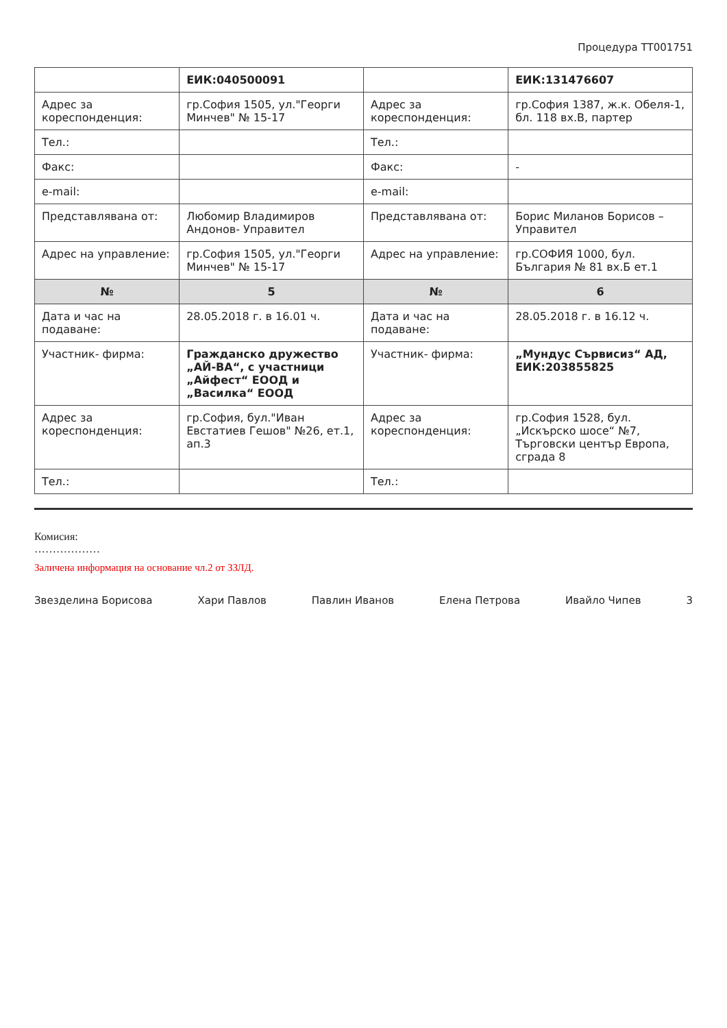Процедура ТТ001751
| | ЕИК:040500091 | | ЕИК:131476607 |
| Адрес за кореспонденция: | гр.София 1505, ул."Георги Минчев" № 15-17 | Адрес за кореспонденция: | гр.София 1387, ж.к. Обеля-1, бл. 118 вх.В, партер |
| Тел.: | | Тел.: | |
| Факс: | | Факс: | - |
| e-mail: | | e-mail: | |
| Представлявана от: | Любомир Владимиров Андонов- Управител | Представлявана от: | Борис Миланов Борисов – Управител |
| Адрес на управление: | гр.София 1505, ул."Георги Минчев" № 15-17 | Адрес на управление: | гр.СОФИЯ 1000, бул. България № 81 вх.Б ет.1 |
| № | 5 | № | 6 |
| Дата и час на подаване: | 28.05.2018 г. в 16.01 ч. | Дата и час на подаване: | 28.05.2018 г. в 16.12 ч. |
| Участник- фирма: | Гражданско дружество „АЙ-ВА“, с участници „Айфест“ ЕООД и „Василка“ ЕООД | Участник- фирма: | „Мундус Сървисиз“ АД, ЕИК:203855825 |
| Адрес за кореспонденция: | гр.София, бул."Иван Евстатиев Гешов" №26, ет.1, ап.3 | Адрес за кореспонденция: | гр.София 1528, бул. „Искърско шосе“ №7, Търговски център Европа, сграда 8 |
| Тел.: | | Тел.: | |
Комисия:
………………
Заличена информация на основание чл.2 от ЗЗЛД.
Звезделина Борисова Хари Павлов Павлин Иванов Елена Петрова Ивайло Чипев 3